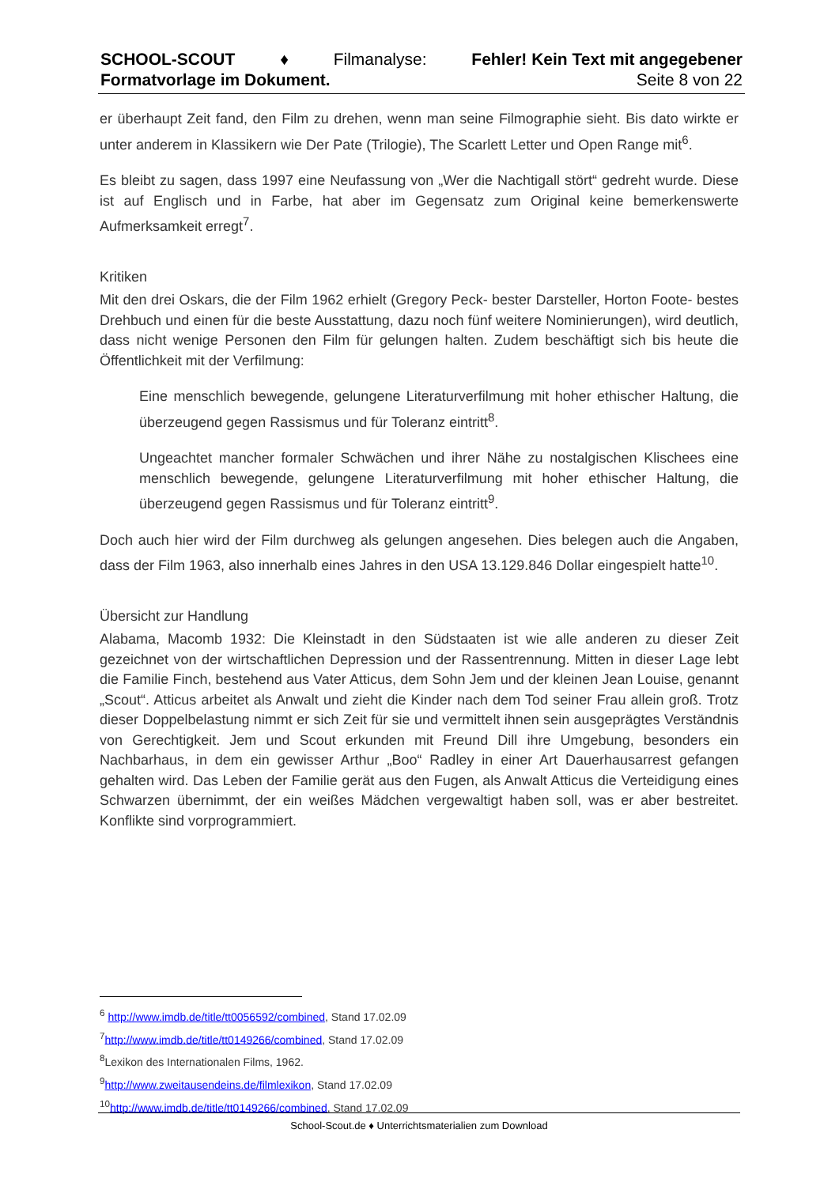SCHOOL-SCOUT ♦ Filmanalyse: Fehler! Kein Text mit angegebener
Formatvorlage im Dokument. Seite 8 von 22
er überhaupt Zeit fand, den Film zu drehen, wenn man seine Filmographie sieht. Bis dato wirkte er unter anderem in Klassikern wie Der Pate (Trilogie), The Scarlett Letter und Open Range mit<sup>6</sup>.
Es bleibt zu sagen, dass 1997 eine Neufassung von „Wer die Nachtigall stört“ gedreht wurde. Diese ist auf Englisch und in Farbe, hat aber im Gegensatz zum Original keine bemerkenswerte Aufmerksamkeit erregt<sup>7</sup>.
Kritiken
Mit den drei Oskars, die der Film 1962 erhielt (Gregory Peck- bester Darsteller, Horton Foote- bestes Drehbuch und einen für die beste Ausstattung, dazu noch fünf weitere Nominierungen), wird deutlich, dass nicht wenige Personen den Film für gelungen halten. Zudem beschäftigt sich bis heute die Öffentlichkeit mit der Verfilmung:
Eine menschlich bewegende, gelungene Literaturverfilmung mit hoher ethischer Haltung, die überzeugend gegen Rassismus und für Toleranz eintritt<sup>8</sup>.
Ungeachtet mancher formaler Schwächen und ihrer Nähe zu nostalgischen Klischees eine menschlich bewegende, gelungene Literaturverfilmung mit hoher ethischer Haltung, die überzeugend gegen Rassismus und für Toleranz eintritt<sup>9</sup>.
Doch auch hier wird der Film durchweg als gelungen angesehen. Dies belegen auch die Angaben, dass der Film 1963, also innerhalb eines Jahres in den USA 13.129.846 Dollar eingespielt hatte<sup>10</sup>.
Übersicht zur Handlung
Alabama, Macomb 1932: Die Kleinstadt in den Südstaaten ist wie alle anderen zu dieser Zeit gezeichnet von der wirtschaftlichen Depression und der Rassentrennung. Mitten in dieser Lage lebt die Familie Finch, bestehend aus Vater Atticus, dem Sohn Jem und der kleinen Jean Louise, genannt „Scout“. Atticus arbeitet als Anwalt und zieht die Kinder nach dem Tod seiner Frau allein groß. Trotz dieser Doppelbelastung nimmt er sich Zeit für sie und vermittelt ihnen sein ausgeprägtes Verständnis von Gerechtigkeit. Jem und Scout erkunden mit Freund Dill ihre Umgebung, besonders ein Nachbarhaus, in dem ein gewisser Arthur „Boo“ Radley in einer Art Dauerhausarrest gefangen gehalten wird. Das Leben der Familie gerät aus den Fugen, als Anwalt Atticus die Verteidigung eines Schwarzen übernimmt, der ein weißes Mädchen vergewaltigt haben soll, was er aber bestreitet. Konflikte sind vorprogrammiert.
<sup>6</sup> http://www.imdb.de/title/tt0056592/combined, Stand 17.02.09
<sup>7</sup> http://www.imdb.de/title/tt0149266/combined, Stand 17.02.09
<sup>8</sup> Lexikon des Internationalen Films, 1962.
<sup>9</sup> http://www.zweitausendeins.de/filmlexikon, Stand 17.02.09
<sup>10</sup> http://www.imdb.de/title/tt0149266/combined, Stand 17.02.09
School-Scout.de ♦ Unterrichtsmaterialien zum Download